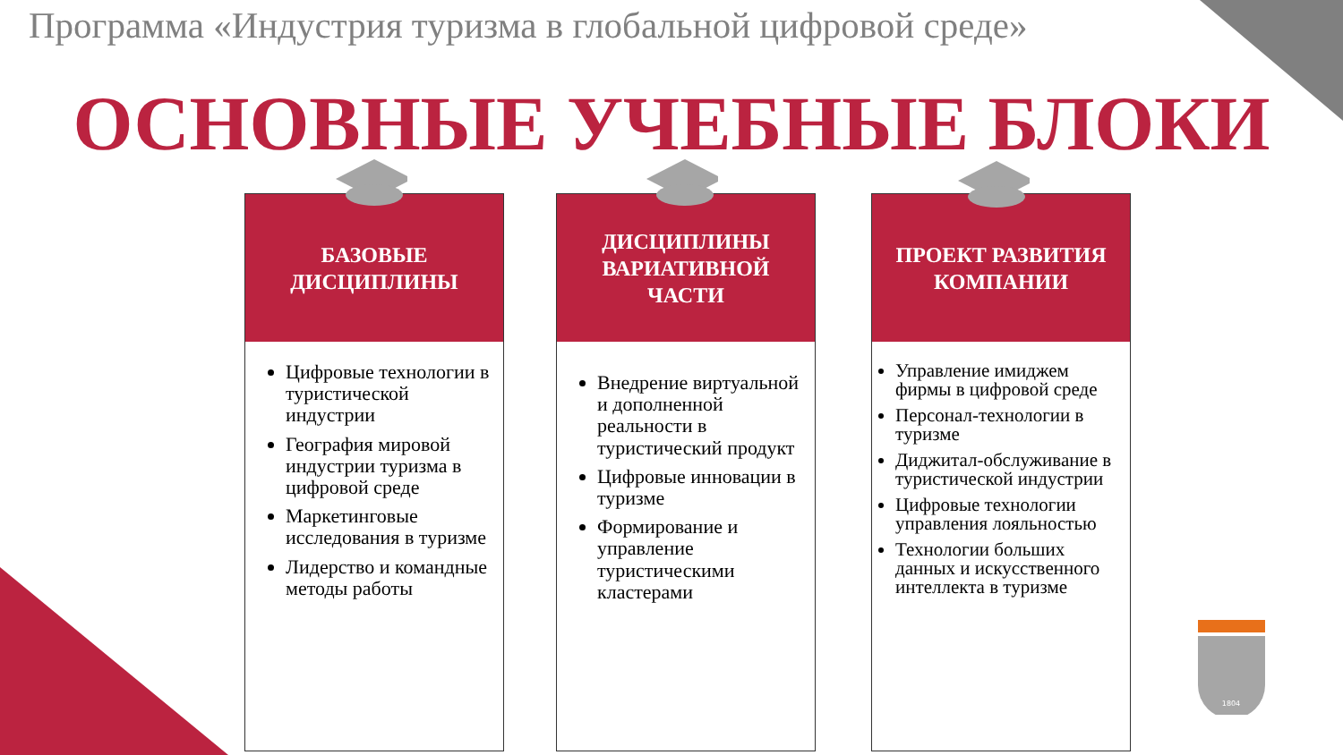Программа «Индустрия туризма в глобальной цифровой среде»
ОСНОВНЫЕ УЧЕБНЫЕ БЛОКИ
БАЗОВЫЕ
ДИСЦИПЛИНЫ
Цифровые технологии в туристической индустрии
География мировой индустрии туризма в цифровой среде
Маркетинговые исследования в туризме
Лидерство и командные методы работы
ДИСЦИПЛИНЫ ВАРИАТИВНОЙ ЧАСТИ
Внедрение виртуальной и дополненной реальности в туристический продукт
Цифровые инновации в туризме
Формирование и управление туристическими кластерами
ПРОЕКТ РАЗВИТИЯ КОМПАНИИ
Управление имиджем фирмы в цифровой среде
Персонал-технологии в туризме
Диджитал-обслуживание в туристической индустрии
Цифровые технологии управления лояльностью
Технологии больших данных и искусственного интеллекта в туризме
1804